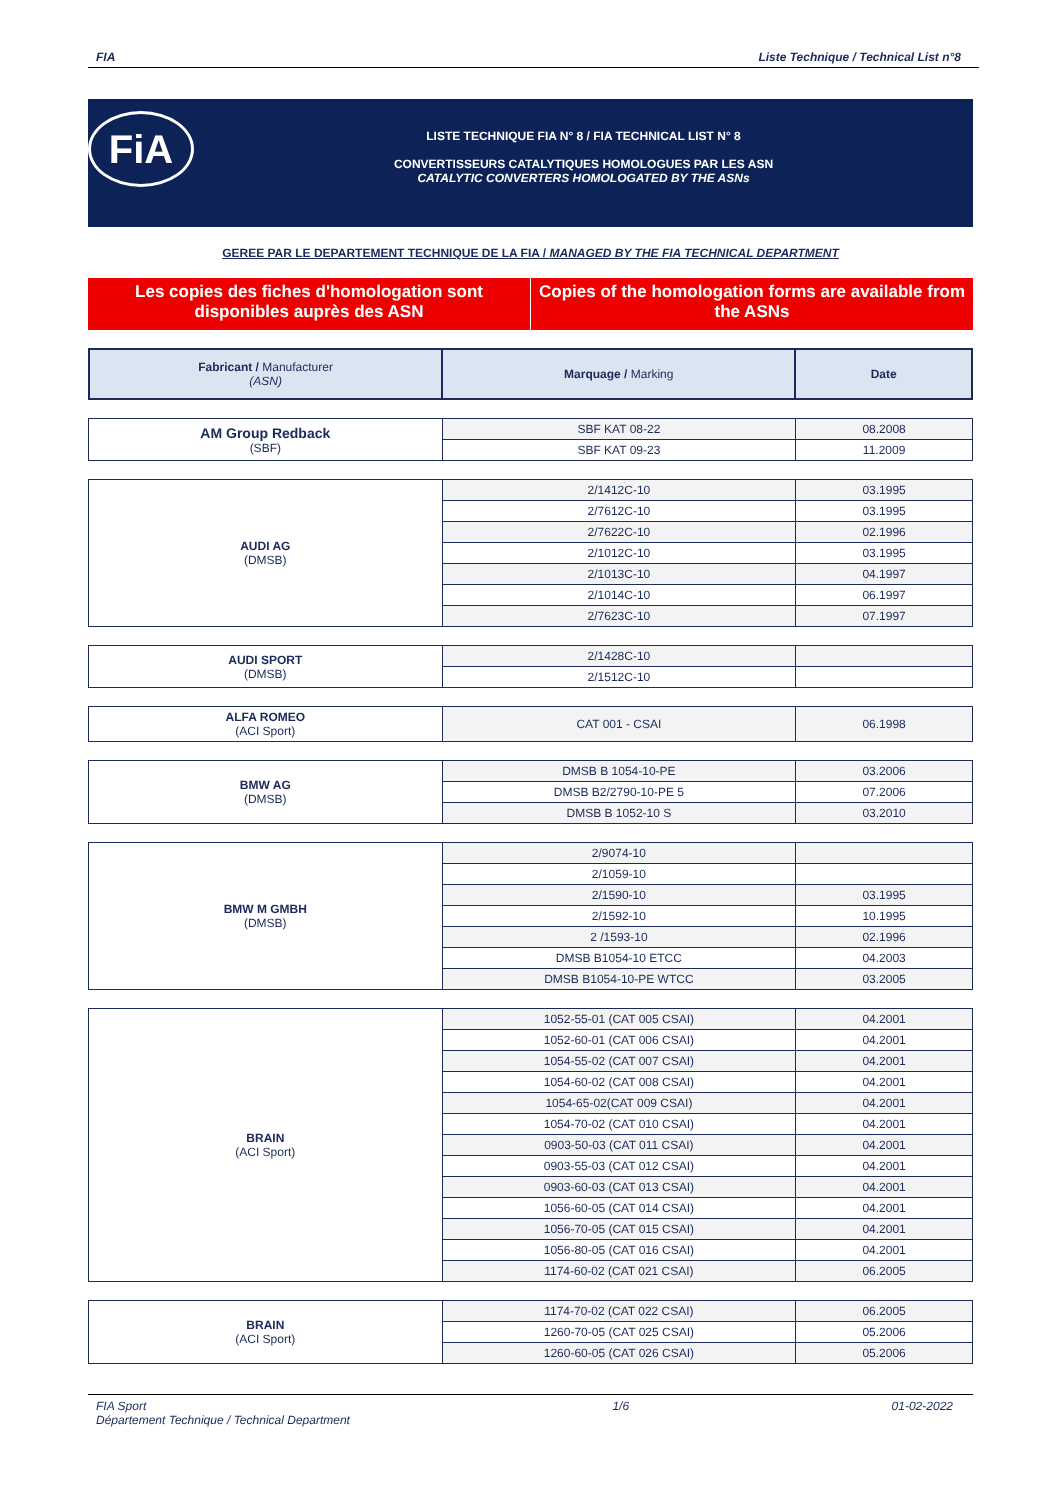FIA Liste Technique / Technical List n°8
FiA
LISTE TECHNIQUE FIA N° 8 / FIA TECHNICAL LIST N° 8
CONVERTISSEURS CATALYTIQUES HOMOLOGUES PAR LES ASN
CATALYTIC CONVERTERS HOMOLOGATED BY THE ASNs
GEREE PAR LE DEPARTEMENT TECHNIQUE DE LA FIA / MANAGED BY THE FIA TECHNICAL DEPARTMENT
Les copies des fiches d'homologation sont disponibles auprès des ASN
Copies of the homologation forms are available from the ASNs
| Fabricant / Manufacturer (ASN) | Marquage / Marking | Date |
| --- | --- | --- |
| AM Group Redback (SBF) | SBF KAT 08-22 | 08.2008 |
| | SBF KAT 09-23 | 11.2009 |
| AUDI AG (DMSB) | 2/1412C-10 | 03.1995 |
| | 2/7612C-10 | 03.1995 |
| | 2/7622C-10 | 02.1996 |
| | 2/1012C-10 | 03.1995 |
| | 2/1013C-10 | 04.1997 |
| | 2/1014C-10 | 06.1997 |
| | 2/7623C-10 | 07.1997 |
| AUDI SPORT (DMSB) | 2/1428C-10 | |
| | 2/1512C-10 | |
| ALFA ROMEO (ACI Sport) | CAT 001 - CSAI | 06.1998 |
| BMW AG (DMSB) | DMSB B 1054-10-PE | 03.2006 |
| | DMSB B2/2790-10-PE 5 | 07.2006 |
| | DMSB B 1052-10 S | 03.2010 |
| BMW M GMBH (DMSB) | 2/9074-10 | |
| | 2/1059-10 | |
| | 2/1590-10 | 03.1995 |
| | 2/1592-10 | 10.1995 |
| | 2 /1593-10 | 02.1996 |
| | DMSB B1054-10 ETCC | 04.2003 |
| | DMSB B1054-10-PE WTCC | 03.2005 |
| BRAIN (ACI Sport) | 1052-55-01 (CAT 005 CSAI) | 04.2001 |
| | 1052-60-01 (CAT 006 CSAI) | 04.2001 |
| | 1054-55-02 (CAT 007 CSAI) | 04.2001 |
| | 1054-60-02 (CAT 008 CSAI) | 04.2001 |
| | 1054-65-02(CAT 009 CSAI) | 04.2001 |
| | 1054-70-02 (CAT 010 CSAI) | 04.2001 |
| | 0903-50-03 (CAT 011 CSAI) | 04.2001 |
| | 0903-55-03 (CAT 012 CSAI) | 04.2001 |
| | 0903-60-03 (CAT 013 CSAI) | 04.2001 |
| | 1056-60-05 (CAT 014 CSAI) | 04.2001 |
| | 1056-70-05 (CAT 015 CSAI) | 04.2001 |
| | 1056-80-05 (CAT 016 CSAI) | 04.2001 |
| | 1174-60-02 (CAT 021 CSAI) | 06.2005 |
| BRAIN (ACI Sport) | 1174-70-02 (CAT 022 CSAI) | 06.2005 |
| | 1260-70-05 (CAT 025 CSAI) | 05.2006 |
| | 1260-60-05 (CAT 026 CSAI) | 05.2006 |
FIA Sport
Département Technique / Technical Department 1/6 01-02-2022